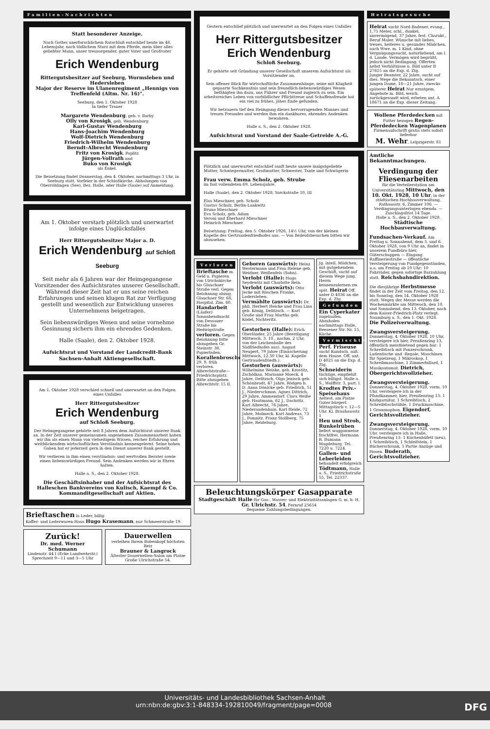Familien-Nachrichten
Statt besonderer Anzeige.
Nach Gottes unerforschlichem Ratschluß entschlief heute im 48. Lebensjahr, nach tödlichem Sturz mit dem Pferde, mein über alles geliebter Mann, unser treusorgender, guter Vater und Großvater
Erich Wendenburg
Rittergutsbesitzer auf Seeburg, Wormsleben und Hedersleben
Major der Reserve im Ulanenregiment „Hennigs von Treffenfeld (Altm. Nr. 16)".
Seeburg, den 1. Oktober 1928
In tiefer Trauer
Margarete Wendenburg, geb. v. Barby
Olly von Krosigk, geb. Wendenburg
Karl-Gustav Wendenburg
Hans-Joachim Wendenburg
Wolf-Dietrich Wendenburg
Friedrich-Wilhelm Wendenburg
Berndt-Albrecht Wendenburg
Fritz von Krosigk, Poplitz
Jürgen-Vollrath und
Buko von Krosigk
als Enkel.
Die Beisetzung findet Donnerstag, den 4. Oktober, nachmittags 3 Uhr, in Seeburg statt. Vorfeier in der Schloßkirche. Abholungen von Oberröblingen (See), Bez. Halle, oder Halle (Saale) auf Anmeldung.
Am 1. Oktober verstarb plötzlich und unerwartet infolge eines Unglücksfalles
Herr Rittergutsbesitzer Major a. D.
Erich Wendenburg auf Schloß Seeburg
Seit mehr als 6 Jahren war der Heimgegangene Vorsitzender des Aufsichtsrates unserer Gesellschaft. Während dieser Zeit hat er uns seine reichen Erfahrungen und seinen klugen Rat zur Verfügung gestellt und wesentlich zur Entwicklung unseres Unternehmens beigetragen.
Sein liebenswürdiges Wesen und seine vornehme Gesinnung sichern ihm ein ehrendes Gedenken.
Halle (Saale), den 2. Oktober 1928.
Aufsichtsrat und Vorstand der Landcredit-Bank Sachsen-Anhalt Aktiengesellschaft.
Am 1. Oktober 1928 verschied schnell und unerwartet an den Folgen eines Unfalles
Herr Rittergutsbesitzer
Erich Wendenburg
auf Schloß Seeburg.
Der Heimgegangene gehörte seit 8 Jahren dem Aufsichtsrat unserer Bank an. In der Zeit unserer gemeinsamen angenehmen Zusammenarbeit haben wir ihn als einen Mann von vielseitigem Wissen, reicher Erfahrung und weitblickendem wirtschaftlichen Verständnis kennengelernt. Seine hohen Gaben hat er jederzeit gern in den Dienst unserer Bank gestellt.
Wir verlieren in ihm einen verständnis- und wertvollen Berater sowie einen liebenswürdigen Freund. Sein Andenken werden wir in Ehren halten.
Halle a. S., den 2. Oktober 1928.
Die Geschäftsinhaber und der Aufsichtsrat des Halleschen Bankvereins von Kulisch, Kaempf & Co. Kommanditgesellschaft auf Aktien.
Brieftaschen la Leder, billig
Koffer- und Lederwaren-Haus Hugo Krasemann, nur Schmeerstraße 19.
Zurück!
Dr. med. Werner Schumann
Lindenstr. 44 I (Ecke Landwehrstr.)
Sprechzeit 9—11 und 3—5 Uhr
Dauerwellen
verleihen Ihrem Bubenkopf höchsten Reiz
Brauner & Langrock
Ältester Dauerwellen-Salon am Platze
Große Ulrichstraße 54.
Gestern entschlief plötzlich und unerwartet an den Folgen eines Unfalles
Herr Rittergutsbesitzer Erich Wendenburg
Schloß Seeburg.
Er gehörte seit Gründung unserer Gesellschaft unserem Aufsichtsrat als Vorsitzender an.
Sein offener Blick für wirtschaftliche Zusammenhänge, seine mit Klugheit gepaarte Sachkenntnis und sein freundlich-liebenswürdiges Wesen befähigten ihn dazu, uns Führer und Freund zugleich zu sein. Ein arbeitsreiches Leben von vorbildlicher Pflichttreue und Schaffensfreude hat ein viel zu frühes, jähes Ende gefunden.
Wir betrauern tief den Heimgang dieses hervorragenden Mannes und treuen Freundes und werden ihm ein dankbares, ehrendes Andenken bewahren.
Halle a. S., den 2. Oktober 1928.
Aufsichtsrat und Vorstand der Saale-Getreide A.-G.
Plötzlich und unerwartet entschlief sanft heute unsere innigstgeliebte Mutter, Schwiegermutter, Großmutter, Schwester, Tante und Schwägerin
Frau verw. Emma Scholz, geb. Strube
im fast vollendeten 69. Lebensjahre.
Halle (Saale), den 2. Oktober 1928. Yorckstraße 10, III
Elsa Mieschner, geb. Scholz
Gustav Scholz, Berlin-Lankwitz
Bruno Mieschner
Eva Scholz, geb. Adam
Veroni und Eberhard Mieschner
Heinrich Mieschner
Beisetzung: Freitag, den 5. Oktober 1928, 14½ Uhr, von der kleinen Kapelle des Gertraudenfriedhofes aus. — Von Beileidsbesuchen bitten wir abzusehen.
Verloren
Brieftasche m. Geld u. Papieren von Ulrichskirche bis Glauchaer Straße verl. Gegen Belohnung abzug. Glauchaer Str. 68, Hospital, Zim. 60.
Handarbeit (Läufer) Sonnabendnacht von Dessauer Straße bis Hedwigstraße verloren. Gegen Belohnung bitte abzugeben Gr. Steinstr. 38, Papierladen.
Korallenbrosche 29. 9. früh verloren. Albrechtstraße—Friedrichsplatz. Bitte abzugeben Albrechtstr. 15 II.
Geboren (auswärts): Heinz Westermann und Frau Helene geb. Weidner, Weißenfels (Sohn).
Verlobt (Halle): Hugo Seydewitz mit Charlotte Rein.
Verlobt (auswärts): Otto Jecke mit Röschen Franke, Lodersleben.
Vermählte (auswärts): Dr. phil. Herbert Heicke und Frau Lina geb. König, Delitzsch. — Karl Große und Frau Martha geb. Ködel, Nichteritz.
Gestorben (Halle): Erich Oberländer, 25 Jahre (Beerdigung Mittwoch, 3. 10., nachm. 2 Uhr, von der Leichenhalle des Südfriedhofes aus). August Neupert, 79 Jahre (Einäscherung Mittwoch, 12.30 Uhr, kl. Kapelle Gertraudenfriedh.).
Gestorben (auswärts): Wilhelmine Weiske, geb. Krostitz, Zschölkau. Marianne Moeck, 4 Jahre, Delitzsch. Olga Jenisch geb. Schönbrodt, 47 Jahre, Rödgen b. D. Anna Dönicke geb. Friedrich, 51 J., Niederschmon. Agnes Dittrich, 29 Jahre, Ammendorf. Clara Weiße geb. Hautmann, 62 J., Dachritz. Karl Albrecht, 76 Jahre, Niederaudenhain. Karl Heide, 72 Jahre, Molmeck. Karl Andreas, 73 J., Pomnitz. Franz Stollberg, 75 Jahre, Reideburg.
Jg. intell. Mädchen, mit gutgehendem Geschäft, sucht auf diesem Wege jung. Herrn kennenzulernen zw. spät. Heirat Off. unter D 4036 an die Exp. d. Ztg.
Gefunden
Ein Cyperkater zugelaufen. Abzuholen nachmittags Halle, Beesener Str. Nr. 15, Küche.
Vermischtes
Perf. Friseuse sucht Kundsch. auß. dem Hause. Off. unt. D 4025 an die Exp. d. Ztg.
Schneiderin tüchtige, empfiehlt sich billigst. Halle a. S., Wolffstr. 3, part. l.
Krodtes Priv.-Speisehaus Aeltest. am Platze Guter bürgerl. Mittagstisch v. 12—5 Uhr. Kl. Brauhausstr. 1
Heu und Stroh, Runkelrüben liefert waggonweise frachtfrei. Hermann R. Bumann Magdeburg. Tel. 7220 u. 7224.
Gallen- und Leberleiden behandelt erfolgreich Tödtmann, Halle a. S., Friedrichstraße 55, Tel. 22337.
Beleuchtungskörper Gasapparate
Stadtgeschäft Halle für Gas-, Wasser- und Elektrizitätsanlagen G. m. b. H.
Gr. Ulrichstr. 54, Fernruf 25654
Bequeme Zahlungsbedingungen.
Heiratsgesuche
Heirat sucht Nord-Badener, evang., 1,75 Meter, schl., dunkel, unvermögend, 37 Jahre, fest. Charakt., Beruf Maler. Wünsche mit liebes, treues, heiteres u. gesundes Mädchen, auch Wwe. m. 1 Kind, ohne Vergnügungssucht, naturliebend, am l. d. Lande. Vermögen wird begrüßt, jedoch nicht Bedingung. Offerten nebst Verhältnisse u. Bild unter B 27615 an die Exp. d. Ztg.
Junger Beamter, 22 Jahre, sucht auf dies. Wege die Bekanntsch. einer jungen Dame, 18—21 Jahre, zwecks späterer Heirat Nur ernstgem. Angebote m. Bild, weich. zurückgesandt wird, erbeten unt. A 18671 an die Exp. dieser Zeitung.
Wollene Pferdedecken mit Futter bezogen Regen-Pferdedecken Wagenplanen
Firmenaufschrift gratis stets sofort lieferbar
M. Wehr, Leipzigerstr. 81
Amtliche Bekanntmachungen.
Verdingung der Fliesenarbeiten
für die Verteilerstation am Universitätsring Mittwoch, den 10. Okt. 1928, 10 Uhr, in der städtischen Hochbauverwaltung, Rathausstr. 6, Zimmer 106. — Verdingungsunterlagen ebenda. — Zuschlagsfrist 14 Tage.
Halle a. S., den 2. Oktober 1928.
Städtische Hochbauverwaltung.
Fundsachen-Verkauf. Am Freitag u. Sonnabend, dem 5. und 6. Oktober 1928, von 9 Uhr an, findet in unserem Fundbüro hier, Güterschuppen — Eingang Raffineriestraße — öffentliche Versteigerung von Fundgegenständen, u.a. am Freitag ab 10 Uhr: 10 Fahrräder, gegen sofortige Barzahlung statt. Reichsbahndirektion.
Die diesjährige Herbstmesse findet in der Zeit vom Freitag, den 12. bis Sonntag, den 14. Oktober 1928 statt. Wegen der Messe werden die Wochenmärkte am Mittwoch, den 10. und Sonnabend, den 13. Oktober, nach dem Kaiser-Friedrich-Platz verlegt. Naumburg a. S., den 1. Okt. 1928. Die Polizeiverwaltung.
Zwangsversteigerung. Donnerstag, 4. Oktober 1928, 10 Uhr, versteigere ich hier, Preußenring 13, öffentlich meistbietend gegen bar: 1 Schreibtisch mit Panzerschrank, Ladentische und -Regale, Maschinen für Spielzeug, 1 Mikroskop, 1 Schreibmaschine, 1 Zimmerbillard, 1 Musikautomat. Dietrich, Obergerichtsvollzieher.
Zwangsversteigerung. Donnerstag, 4. Oktober 1928, vorm. 10 Uhr, versteigere ich in der Pfandkammer, hier, Preußenring 13: 1 Klubgarnitur, 1 Schreibtisch, 2 Schreibtischstühle, 1 Druckmaschine, 1 Grammophon. Eigendorf, Gerichtsvollzieher.
Zwangsversteigerung. Donnerstag, 4. Oktober 1928, vorm. 10 Uhr, versteigere ich in Halle, Preußenring 13: 1 Küchenbüfett (neu), 1 Schreibtisch, 1 Schleifstein, 1 Bücherschrank, 1 Partie Anzüge und Hosen. Buderath, Gerichtsvollzieher.
Universitäts- und Landesbibliothek Sachsen-Anhalt
urn:nbn:de:gbv:3:1-848334-192810049/fragment/page=0008 DFG